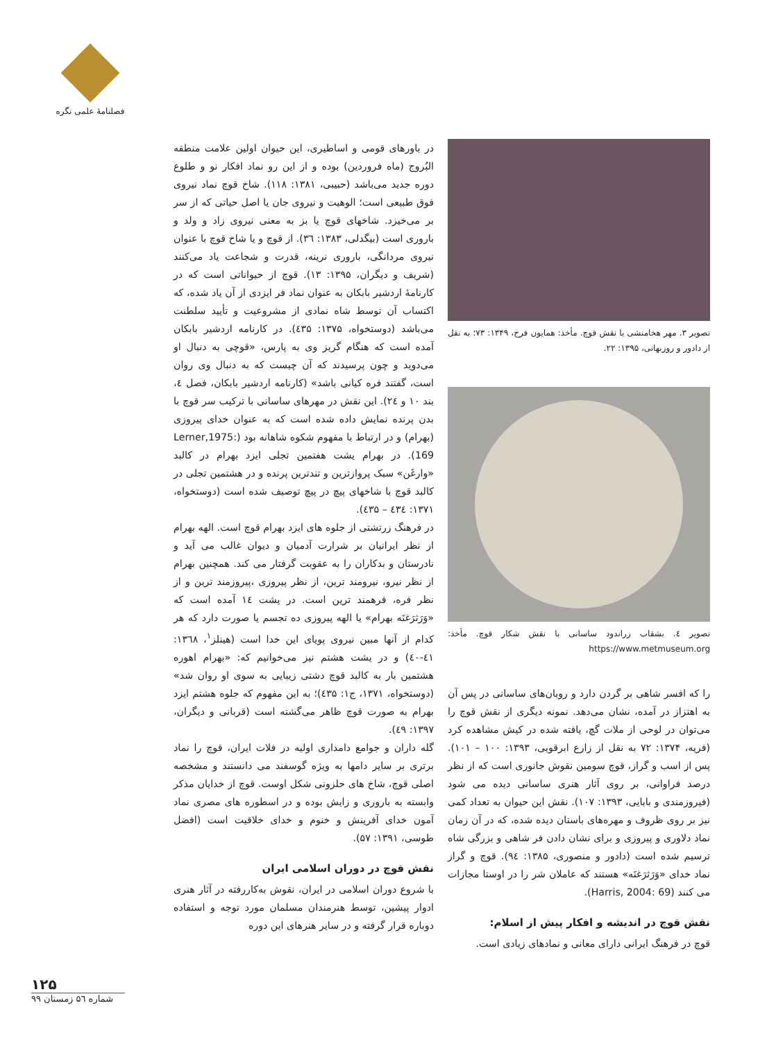فصلنامهٔ علمی نگره
تصویر ۳. مهر هخامنشی با نقش قوچ. مأخذ: همایون فرخ، ۱۳۴۹: ۷۳؛ به نقل از دادور و روزبهانی، ۱۳۹۵: ۲۲.
تصویر ٤. بشقاب زراندود ساسانی با نقش شکار قوچ. مأخذ: https://www.metmuseum.org
را که افسر شاهی بر گردن دارد و روبان‌های ساسانی در پس آن به اهتزاز در آمده، نشان می‌دهد. نمونه دیگری از نقش قوچ را می‌توان در لوحی از ملات گچ، یافته شده در کیش مشاهده کرد (فریه، ۱۳۷۴: ۷۲ به نقل از زارع ابرقویی، ۱۳۹۳: ۱۰۰ – ۱۰۱). پس از اسب و گراز، قوچ سومین نقوش جانوری است که از نظر درصد فراوانی، بر روی آثار هنری ساسانی دیده می شود (فیروزمندی و بابایی، ۱۳۹۳: ۱۰۷). نقش این حیوان به تعداد کمی نیز بر روی ظروف و مهره‌های باستان دیده شده، که در آن زمان نماد دلاوری و پیروزی و برای نشان دادن فر شاهی و بزرگی شاه ترسیم شده است (دادور و منصوری، ۱۳۸۵: ۹٤). قوچ و گراز نماد خدای «وَرَثرَغنَه» هستند که عاملان شر را در اوستا مجازات می کنند (Harris, 2004: 69).
نقش قوچ در اندیشه و افکار پیش از اسلام:
قوچ در فرهنگ ایرانی دارای معانی و نمادهای زیادی است.
در باورهای قومی و اساطیری، این حیوان اولین علامت منطقه البُروج (ماه فروردین) بوده و از این رو نماد افکار نو و طلوع دوره جدید می‌باشد (حبیبی، ۱۳۸۱: ۱۱۸). شاخ قوچ نماد نیروی فوق طبیعی است؛ الوهیت و نیروی جان یا اصل حیاتی که از سر بر می‌خیزد. شاخهای قوچ یا بز به معنی نیروی زاد و ولد و باروری است (بیگدلی، ۱۳۸۳: ۳٦). از قوچ و یا شاخ قوچ با عنوان نیروی مردانگی، باروری نرینه، قدرت و شجاعت یاد می‌کنند (شریف و دیگران، ۱۳۹۵: ۱۳). قوچ از حیواناتی است که در کارنامهٔ اردشیر بابکان به عنوان نماد فر ایزدی از آن یاد شده، که اکتساب آن توسط شاه نمادی از مشروعیت و تأیید سلطنت می‌باشد (دوستخواه، ۱۳۷۵: ٤۳۵). در کارنامه اردشیر بابکان آمده است که هنگام گریز وی به پارس، «قوچی به دنبال او می‌دوید و چون پرسیدند که آن چیست که به دنبال وی روان است، گفتند فره کیانی باشد» (کارنامه اردشیر بابکان، فصل ٤، بند ۱۰ و ۲٤). این نقش در مهرهای ساسانی با ترکیب سر قوچ با بدن پرنده نمایش داده شده است که به عنوان خدای پیروزی (بهرام) و در ارتباط با مفهوم شکوه شاهانه بود (Lerner,1975: 169). در بهرام یشت هفتمین تجلی ایزد بهرام در کالبد «وارغَن» سبک پروازترین و تندترین پرنده و در هشتمین تجلی در کالبد قوچ با شاخهای پیچ در پیچ توصیف شده است (دوستخواه، ۱۳۷۱: ٤۳٤ – ٤۳۵).
در فرهنگ زرتشتی از جلوه های ایزد بهرام قوچ است. الهه بهرام از نظر ایرانیان بر شرارت آدمیان و دیوان غالب می آید و نادرستان و بدکاران را به عقوبت گرفتار می کند. همچنین بهرام از نظر نیرو، نیرومند ترین، از نظر پیروزی ،پیروزمند ترین و از نظر فره، فرهمند ترین است. در یشت ۱٤ آمده است که «وَرَثرَغنَه بهرام» یا الهه پیروزی ده تجسم یا صورت دارد که هر کدام از آنها مبین نیروی پویای این خدا است (هینلز<sup>۱</sup>، ۱۳٦۸: ٤۱-٤۰) و در یشت هشتم نیز می‌خوانیم که: «بهرام اهوره هشتمین بار به کالبد قوچ دشتی زیبایی به سوی او روان شد» (دوستخواه، ۱۳۷۱، ج۱: ٤۳۵)؛ به این مفهوم که جلوه هشتم ایزد بهرام به صورت قوچ ظاهر می‌گشته است (قربانی و دیگران، ۱۳۹۷: ٤۹).
گله داران و جوامع دامداری اولیه در فلات ایران، قوچ را نماد برتری بر سایر دامها به ویژه گوسفند می دانستند و مشخصه اصلی قوچ، شاخ های حلزونی شکل اوست. قوچ از خدایان مذکر وابسته به باروری و زایش بوده و در اسطوره های مصری نماد آمون خدای آفرینش و خنوم و خدای خلاقیت است (افضل طوسی، ۱۳۹۱: ۵۷).
نقش قوچ در دوران اسلامی ایران
با شروع دوران اسلامی در ایران، نقوش به‌کاررفته در آثار هنری ادوار پیشین، توسط هنرمندان مسلمان مورد توجه و استفاده دوباره قرار گرفته و در سایر هنرهای این دوره
۱۲۵
شماره ۵٦ زمستان ۹۹